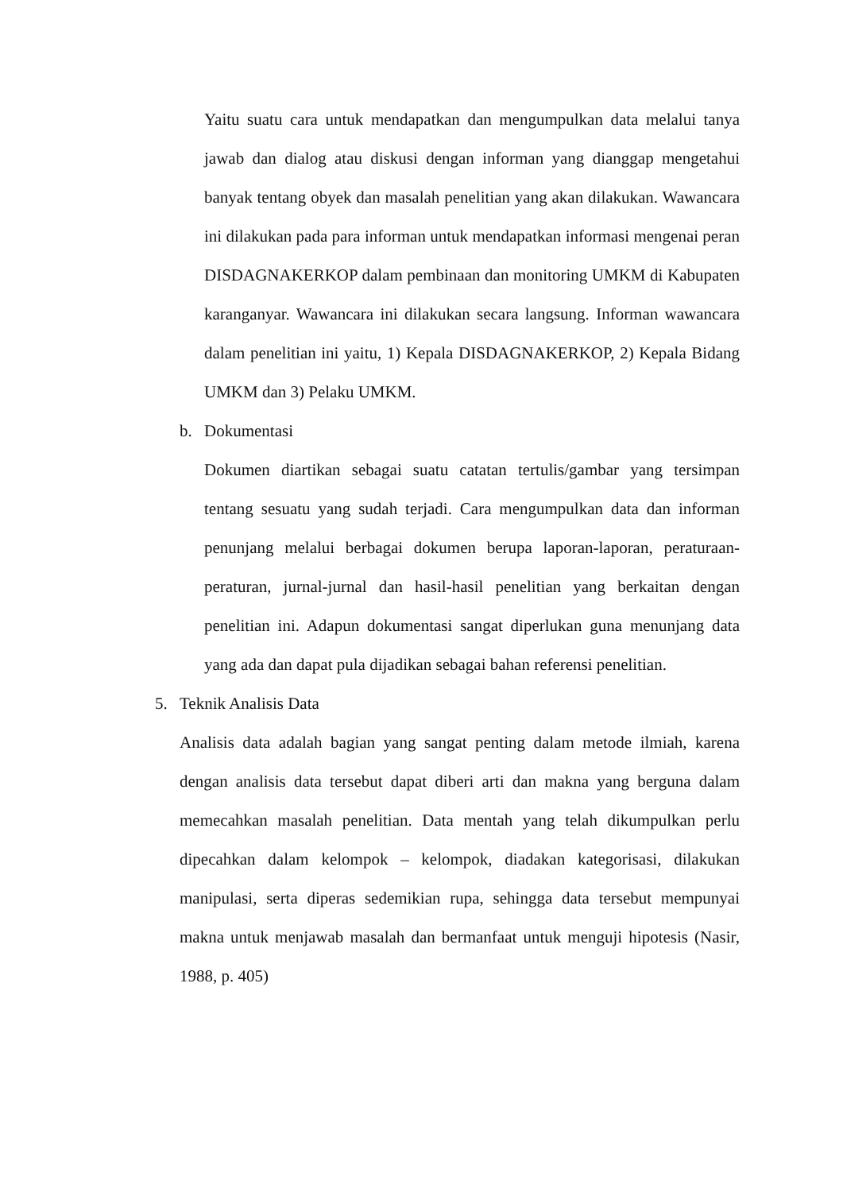Yaitu suatu cara untuk mendapatkan dan mengumpulkan data melalui tanya jawab dan dialog atau diskusi dengan informan yang dianggap mengetahui banyak tentang obyek dan masalah penelitian yang akan dilakukan. Wawancara ini dilakukan pada para informan untuk mendapatkan informasi mengenai peran DISDAGNAKERKOP dalam pembinaan dan monitoring UMKM di Kabupaten karanganyar. Wawancara ini dilakukan secara langsung. Informan wawancara dalam penelitian ini yaitu, 1) Kepala DISDAGNAKERKOP, 2) Kepala Bidang UMKM dan 3) Pelaku UMKM.
b. Dokumentasi
Dokumen diartikan sebagai suatu catatan tertulis/gambar yang tersimpan tentang sesuatu yang sudah terjadi. Cara mengumpulkan data dan informan penunjang melalui berbagai dokumen berupa laporan-laporan, peraturaan-peraturan, jurnal-jurnal dan hasil-hasil penelitian yang berkaitan dengan penelitian ini. Adapun dokumentasi sangat diperlukan guna menunjang data yang ada dan dapat pula dijadikan sebagai bahan referensi penelitian.
5. Teknik Analisis Data
Analisis data adalah bagian yang sangat penting dalam metode ilmiah, karena dengan analisis data tersebut dapat diberi arti dan makna yang berguna dalam memecahkan masalah penelitian. Data mentah yang telah dikumpulkan perlu dipecahkan dalam kelompok – kelompok, diadakan kategorisasi, dilakukan manipulasi, serta diperas sedemikian rupa, sehingga data tersebut mempunyai makna untuk menjawab masalah dan bermanfaat untuk menguji hipotesis (Nasir, 1988, p. 405)